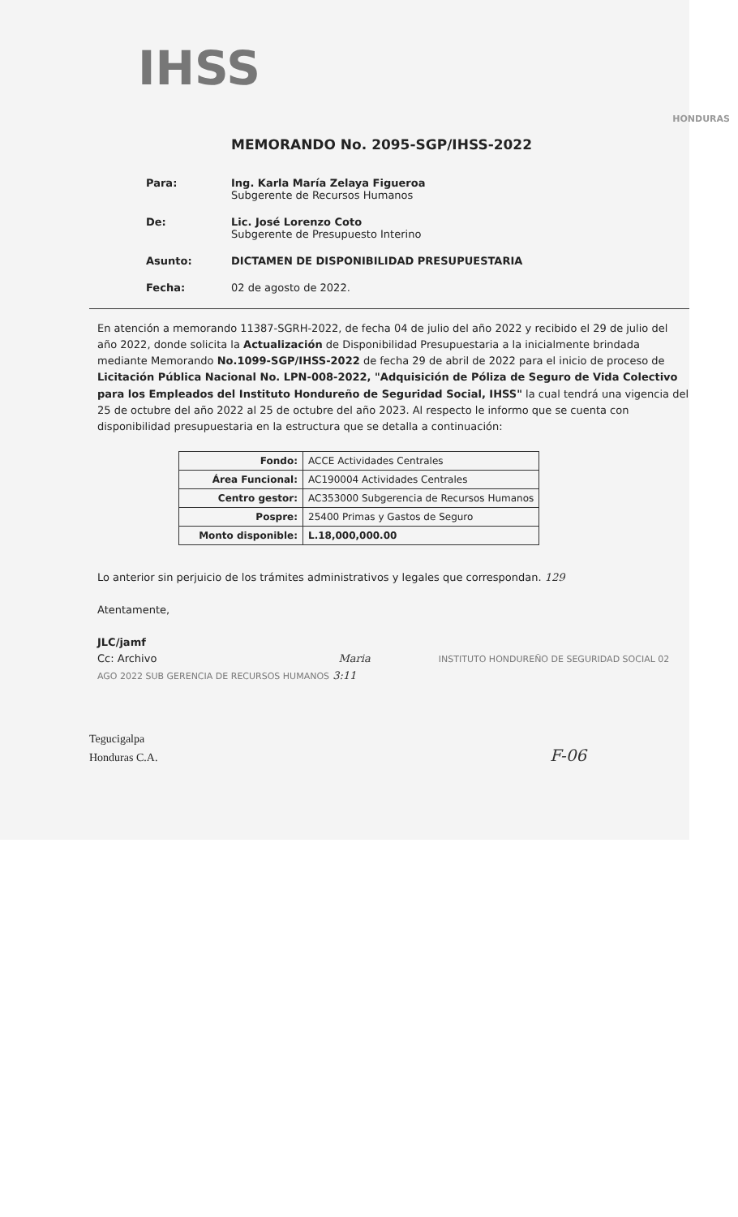IHSS
HONDURAS
MEMORANDO No. 2095-SGP/IHSS-2022
Para: Ing. Karla María Zelaya Figueroa
Subgerente de Recursos Humanos
De: Lic. José Lorenzo Coto
Subgerente de Presupuesto Interino
Asunto: DICTAMEN DE DISPONIBILIDAD PRESUPUESTARIA
Fecha: 02 de agosto de 2022.
En atención a memorando 11387-SGRH-2022, de fecha 04 de julio del año 2022 y recibido el 29 de julio del año 2022, donde solicita la Actualización de Disponibilidad Presupuestaria a la inicialmente brindada mediante Memorando No.1099-SGP/IHSS-2022 de fecha 29 de abril de 2022 para el inicio de proceso de Licitación Pública Nacional No. LPN-008-2022, "Adquisición de Póliza de Seguro de Vida Colectivo para los Empleados del Instituto Hondureño de Seguridad Social, IHSS" la cual tendrá una vigencia del 25 de octubre del año 2022 al 25 de octubre del año 2023. Al respecto le informo que se cuenta con disponibilidad presupuestaria en la estructura que se detalla a continuación:
| Fondo: | ACCE Actividades Centrales |
| Área Funcional: | AC190004 Actividades Centrales |
| Centro gestor: | AC353000 Subgerencia de Recursos Humanos |
| Pospre: | 25400 Primas y Gastos de Seguro |
| Monto disponible: | L.18,000,000.00 |
Lo anterior sin perjuicio de los trámites administrativos y legales que correspondan. 129
Atentamente,
JLC/jamf
Cc: Archivo Maria INSTITUTO HONDUREÑO DE SEGURIDAD SOCIAL 02 AGO 2022 SUB GERENCIA DE RECURSOS HUMANOS 3:11
Tegucigalpa
Honduras C.A. F-06